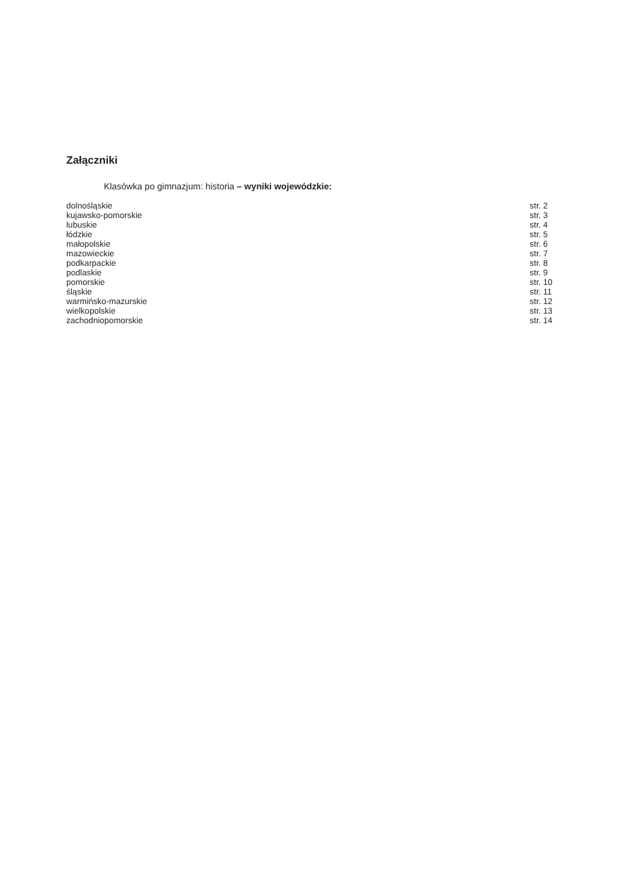Załączniki
Klasówka po gimnazjum: historia – wyniki wojewódzkie:
| dolnośląskie | str. 2 |
| kujawsko-pomorskie | str. 3 |
| lubuskie | str. 4 |
| łódzkie | str. 5 |
| małopolskie | str. 6 |
| mazowieckie | str. 7 |
| podkarpackie | str. 8 |
| podlaskie | str. 9 |
| pomorskie | str. 10 |
| śląskie | str. 11 |
| warmińsko-mazurskie | str. 12 |
| wielkopolskie | str. 13 |
| zachodniopomorskie | str. 14 |